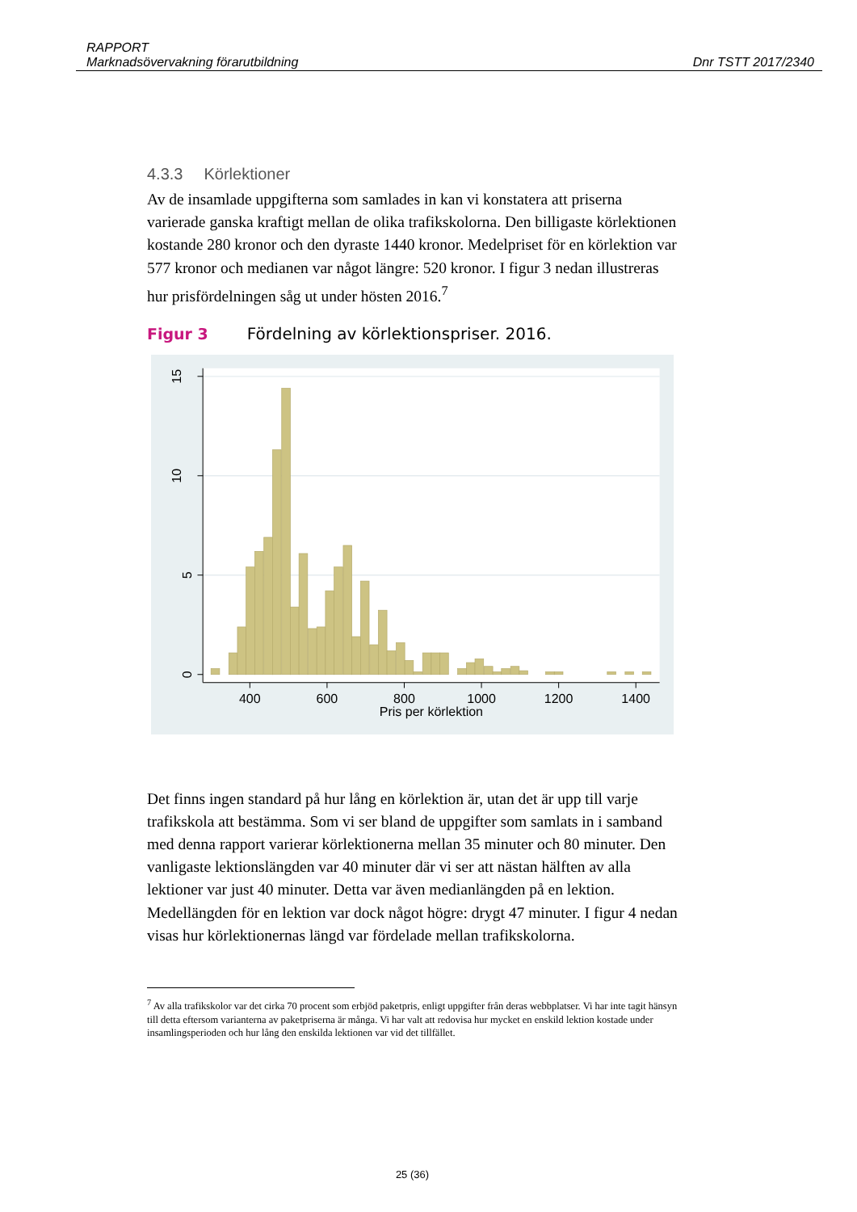RAPPORT
Marknadsövervakning förarutbildning Dnr TSTT 2017/2340
4.3.3 Körlektioner
Av de insamlade uppgifterna som samlades in kan vi konstatera att priserna varierade ganska kraftigt mellan de olika trafikskolorna. Den billigaste körlektionen kostande 280 kronor och den dyraste 1440 kronor. Medelpriset för en körlektion var 577 kronor och medianen var något längre: 520 kronor. I figur 3 nedan illustreras hur prisfördelningen såg ut under hösten 2016.<sup>7</sup>
Figur 3 Fördelning av körlektionspriser. 2016.
15
10
5
0
400
600
800
1000
1200
1400
Pris per körlektion
Det finns ingen standard på hur lång en körlektion är, utan det är upp till varje trafikskola att bestämma. Som vi ser bland de uppgifter som samlats in i samband med denna rapport varierar körlektionerna mellan 35 minuter och 80 minuter. Den vanligaste lektionslängden var 40 minuter där vi ser att nästan hälften av alla lektioner var just 40 minuter. Detta var även medianlängden på en lektion. Medellängden för en lektion var dock något högre: drygt 47 minuter. I figur 4 nedan visas hur körlektionernas längd var fördelade mellan trafikskolorna.
<sup>7</sup> Av alla trafikskolor var det cirka 70 procent som erbjöd paketpris, enligt uppgifter från deras webbplatser. Vi har inte tagit hänsyn till detta eftersom varianterna av paketpriserna är många. Vi har valt att redovisa hur mycket en enskild lektion kostade under insamlingsperioden och hur lång den enskilda lektionen var vid det tillfället.
25 (36)